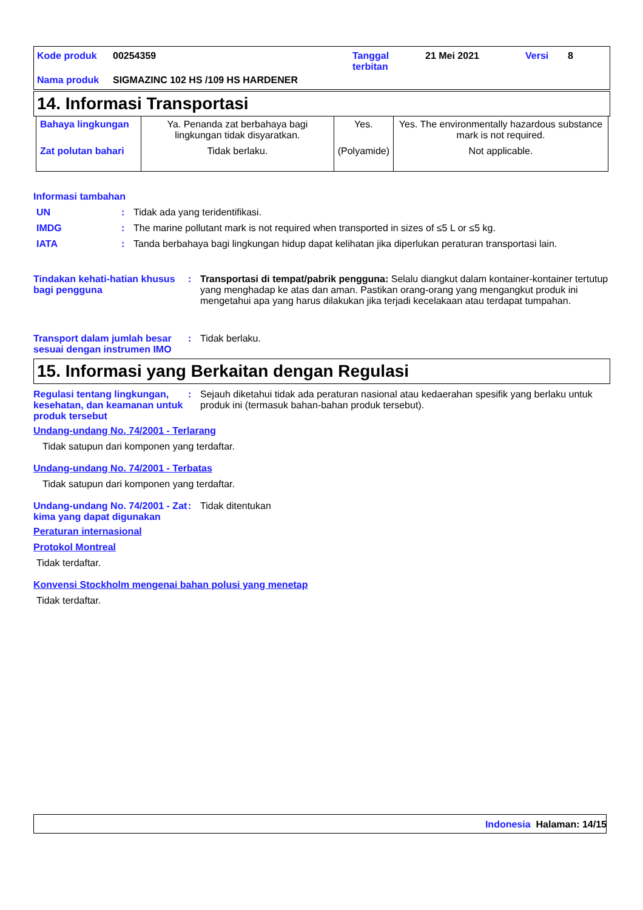| Kode produk | 00254359 | Tanggal terbitan | 21 Mei 2021 | Versi | 8 |
| Nama produk | SIGMAZINC 102 HS /109 HS HARDENER | | | | |
14. Informasi Transportasi
| Bahaya lingkungan | Ya. Penanda zat berbahaya bagi lingkungan tidak disyaratkan. | Yes. | Yes. The environmentally hazardous substance mark is not required. |
| Zat polutan bahari | Tidak berlaku. | (Polyamide) | Not applicable. |
Informasi tambahan
UN : Tidak ada yang teridentifikasi.
IMDG : The marine pollutant mark is not required when transported in sizes of ≤5 L or ≤5 kg.
IATA : Tanda berbahaya bagi lingkungan hidup dapat kelihatan jika diperlukan peraturan transportasi lain.
Tindakan kehati-hatian khusus bagi pengguna
: Transportasi di tempat/pabrik pengguna: Selalu diangkut dalam kontainer-kontainer tertutup yang menghadap ke atas dan aman. Pastikan orang-orang yang mengangkut produk ini mengetahui apa yang harus dilakukan jika terjadi kecelakaan atau terdapat tumpahan.
Transport dalam jumlah besar sesuai dengan instrumen IMO
: Tidak berlaku.
15. Informasi yang Berkaitan dengan Regulasi
Regulasi tentang lingkungan, kesehatan, dan keamanan untuk produk tersebut
: Sejauh diketahui tidak ada peraturan nasional atau kedaerahan spesifik yang berlaku untuk produk ini (termasuk bahan-bahan produk tersebut).
Undang-undang No. 74/2001 - Terlarang
Tidak satupun dari komponen yang terdaftar.
Undang-undang No. 74/2001 - Terbatas
Tidak satupun dari komponen yang terdaftar.
Undang-undang No. 74/2001 - Zat kima yang dapat digunakan
: Tidak ditentukan
Peraturan internasional
Protokol Montreal
Tidak terdaftar.
Konvensi Stockholm mengenai bahan polusi yang menetap
Tidak terdaftar.
Indonesia Halaman: 14/15